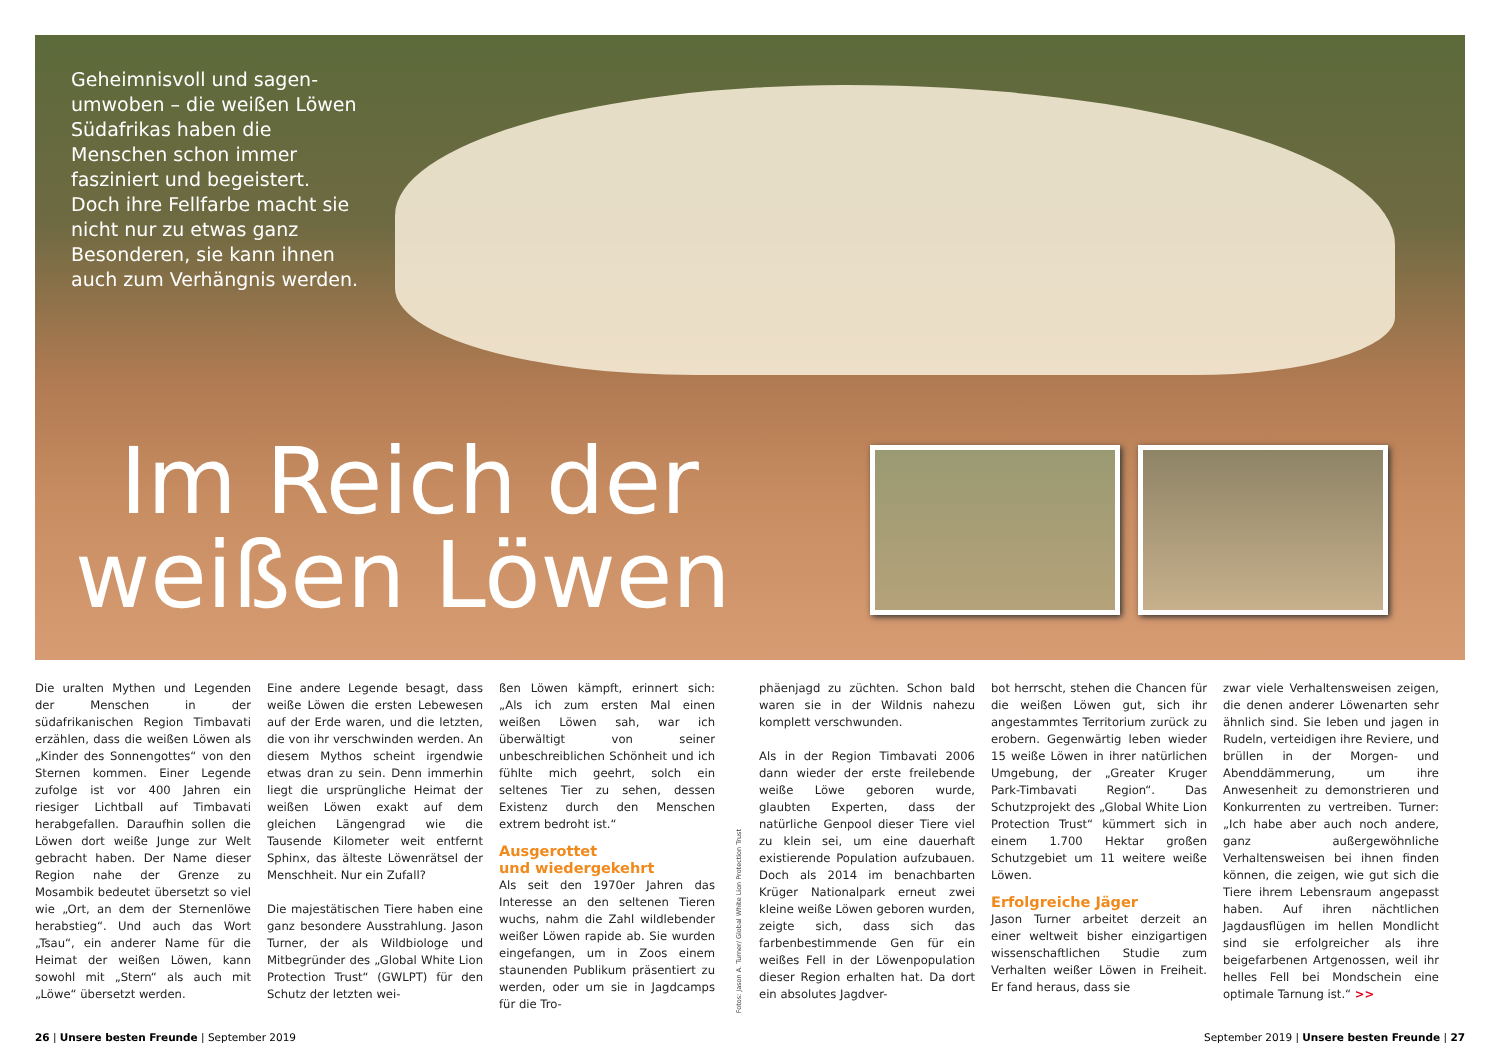Geheimnisvoll und sagen­umwoben – die weißen Löwen Südafrikas haben die Menschen schon immer fasziniert und begeistert.
Doch ihre Fellfarbe macht sie nicht nur zu etwas ganz Besonderen, sie kann ihnen auch zum Verhängnis werden.
Im Reich der
weißen Löwen
Die uralten Mythen und Legenden der Menschen in der südafrikanischen Region Timbavati erzählen, dass die weißen Löwen als „Kinder des Sonnengottes“ von den Sternen kommen. Einer Legende zufolge ist vor 400 Jahren ein riesiger Lichtball auf Timbavati herabgefallen. Daraufhin sollen die Löwen dort weiße Junge zur Welt gebracht haben. Der Name dieser Region nahe der Grenze zu Mosambik bedeutet übersetzt so viel wie „Ort, an dem der Sternenlöwe herabstieg“. Und auch das Wort „Tsau“, ein anderer Name für die Heimat der weißen Löwen, kann sowohl mit „Stern“ als auch mit „Löwe“ übersetzt werden.
Eine andere Legende besagt, dass weiße Löwen die ersten Lebewesen auf der Erde waren, und die letzten, die von ihr verschwinden werden. An diesem Mythos scheint irgendwie etwas dran zu sein. Denn immerhin liegt die ursprüngliche Heimat der weißen Löwen exakt auf dem gleichen Längengrad wie die Tausende Kilometer weit entfernt Sphinx, das älteste Löwenrätsel der Menschheit. Nur ein Zufall?
Die majestätischen Tiere haben eine ganz besondere Ausstrahlung. Jason Turner, der als Wildbiologe und Mitbegründer des „Global White Lion Protection Trust“ (GWLPT) für den Schutz der letzten wei-
ßen Löwen kämpft, erinnert sich: „Als ich zum ersten Mal einen weißen Löwen sah, war ich überwältigt von seiner unbeschreiblichen Schönheit und ich fühlte mich geehrt, solch ein seltenes Tier zu sehen, dessen Existenz durch den Menschen extrem bedroht ist.“
Ausgerottet
und wiedergekehrt
Als seit den 1970er Jahren das Interesse an den seltenen Tieren wuchs, nahm die Zahl wildlebender weißer Löwen rapide ab. Sie wurden eingefangen, um in Zoos einem staunenden Publikum präsentiert zu werden, oder um sie in Jagdcamps für die Tro-
Fotos: Jason A. Turner/ Global White Lion Protection Trust
phäenjagd zu züchten. Schon bald waren sie in der Wildnis nahezu komplett verschwunden.
Als in der Region Timbavati 2006 dann wieder der erste freilebende weiße Löwe geboren wurde, glaubten Experten, dass der natürliche Genpool dieser Tiere viel zu klein sei, um eine dauerhaft existierende Population aufzubauen. Doch als 2014 im benachbarten Krüger Nationalpark erneut zwei kleine weiße Löwen geboren wurden, zeigte sich, dass sich das farbenbestimmende Gen für ein weißes Fell in der Löwenpopulation dieser Region erhalten hat. Da dort ein absolutes Jagdver-
bot herrscht, stehen die Chancen für die weißen Löwen gut, sich ihr angestammtes Territorium zurück zu erobern. Gegenwärtig leben wieder 15 weiße Löwen in ihrer natürlichen Umgebung, der „Greater Kruger Park-Timbavati Region“. Das Schutzprojekt des „Global White Lion Protection Trust“ kümmert sich in einem 1.700 Hektar großen Schutzgebiet um 11 weitere weiße Löwen.
Erfolgreiche Jäger
Jason Turner arbeitet derzeit an einer weltweit bisher einzigartigen wissenschaftlichen Studie zum Verhalten weißer Löwen in Freiheit. Er fand heraus, dass sie
zwar viele Verhaltensweisen zeigen, die denen anderer Löwenarten sehr ähnlich sind. Sie leben und jagen in Rudeln, verteidigen ihre Reviere, und brüllen in der Morgen- und Abenddämmerung, um ihre Anwesenheit zu demonstrieren und Konkurrenten zu vertreiben. Turner: „Ich habe aber auch noch andere, ganz außergewöhnliche Verhaltensweisen bei ihnen finden können, die zeigen, wie gut sich die Tiere ihrem Lebensraum angepasst haben. Auf ihren nächtlichen Jagdausflügen im hellen Mondlicht sind sie erfolgreicher als ihre beigefarbenen Artgenossen, weil ihr helles Fell bei Mondschein eine optimale Tarnung ist.“ >>
26 | Unsere besten Freunde | September 2019 September 2019 | Unsere besten Freunde | 27